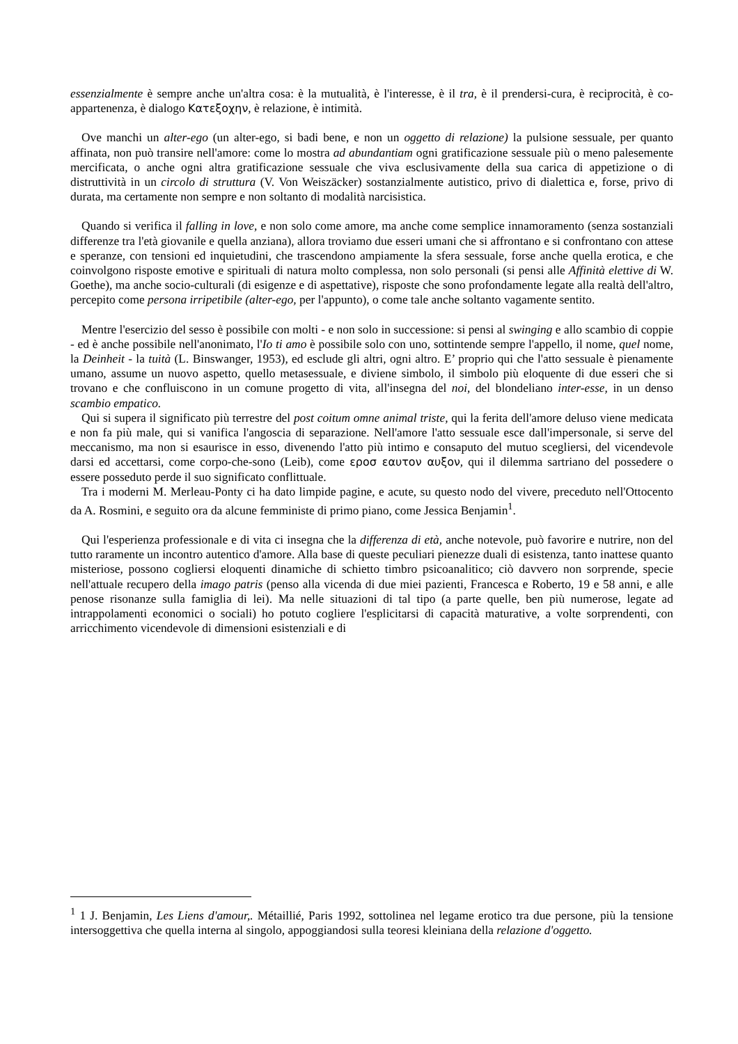essenzialmente è sempre anche un'altra cosa: è la mutualità, è l'interesse, è il tra, è il prendersi-cura, è reciprocità, è co-appartenenza, è dialogo Κατεξοχην, è relazione, è intimità.
Ove manchi un alter-ego (un alter-ego, si badi bene, e non un oggetto di relazione) la pulsione sessuale, per quanto affinata, non può transire nell'amore: come lo mostra ad abundantiam ogni gratificazione sessuale più o meno palesemente mercificata, o anche ogni altra gratificazione sessuale che viva esclusivamente della sua carica di appetizione o di distruttività in un circolo di struttura (V. Von Weiszäcker) sostanzialmente autistico, privo di dialettica e, forse, privo di durata, ma certamente non sempre e non soltanto di modalità narcisistica.
Quando si verifica il falling in love, e non solo come amore, ma anche come semplice innamoramento (senza sostanziali differenze tra l'età giovanile e quella anziana), allora troviamo due esseri umani che si affrontano e si confrontano con attese e speranze, con tensioni ed inquietudini, che trascendono ampiamente la sfera sessuale, forse anche quella erotica, e che coinvolgono risposte emotive e spirituali di natura molto complessa, non solo personali (si pensi alle Affinità elettive di W. Goethe), ma anche socio-culturali (di esigenze e di aspettative), risposte che sono profondamente legate alla realtà dell'altro, percepito come persona irripetibile (alter-ego, per l'appunto), o come tale anche soltanto vagamente sentito.
Mentre l'esercizio del sesso è possibile con molti - e non solo in successione: si pensi al swinging e allo scambio di coppie - ed è anche possibile nell'anonimato, l'Io ti amo è possibile solo con uno, sottintende sempre l'appello, il nome, quel nome, la Deinheit - la tuità (L. Binswanger, 1953), ed esclude gli altri, ogni altro. E’ proprio qui che l'atto sessuale è pienamente umano, assume un nuovo aspetto, quello metasessuale, e diviene simbolo, il simbolo più eloquente di due esseri che si trovano e che confluiscono in un comune progetto di vita, all'insegna del noi, del blondeliano inter-esse, in un denso scambio empatico.
Qui si supera il significato più terrestre del post coitum omne animal triste, qui la ferita dell'amore deluso viene medicata e non fa più male, qui si vanifica l'angoscia di separazione. Nell'amore l'atto sessuale esce dall'impersonale, si serve del meccanismo, ma non si esaurisce in esso, divenendo l'atto più intimo e consaputo del mutuo scegliersi, del vicendevole darsi ed accettarsi, come corpo-che-sono (Leib), come εροσ εαυτον αυξον, qui il dilemma sartriano del possedere o essere posseduto perde il suo significato conflittuale.
Tra i moderni M. Merleau-Ponty ci ha dato limpide pagine, e acute, su questo nodo del vivere, preceduto nell'Ottocento da A. Rosmini, e seguito ora da alcune femministe di primo piano, come Jessica Benjamin<sup>1</sup>.
Qui l'esperienza professionale e di vita ci insegna che la differenza di età, anche notevole, può favorire e nutrire, non del tutto raramente un incontro autentico d'amore. Alla base di queste peculiari pienezze duali di esistenza, tanto inattese quanto misteriose, possono cogliersi eloquenti dinamiche di schietto timbro psicoanalitico; ciò davvero non sorprende, specie nell'attuale recupero della imago patris (penso alla vicenda di due miei pazienti, Francesca e Roberto, 19 e 58 anni, e alle penose risonanze sulla famiglia di lei). Ma nelle situazioni di tal tipo (a parte quelle, ben più numerose, legate ad intrappolamenti economici o sociali) ho potuto cogliere l'esplicitarsi di capacità maturative, a volte sorprendenti, con arricchimento vicendevole di dimensioni esistenziali e di
<sup>1</sup> 1 J. Benjamin, Les Liens d'amour,. Métaillié, Paris 1992, sottolinea nel legame erotico tra due persone, più la tensione intersoggettiva che quella interna al singolo, appoggiandosi sulla teoresi kleiniana della relazione d'oggetto.